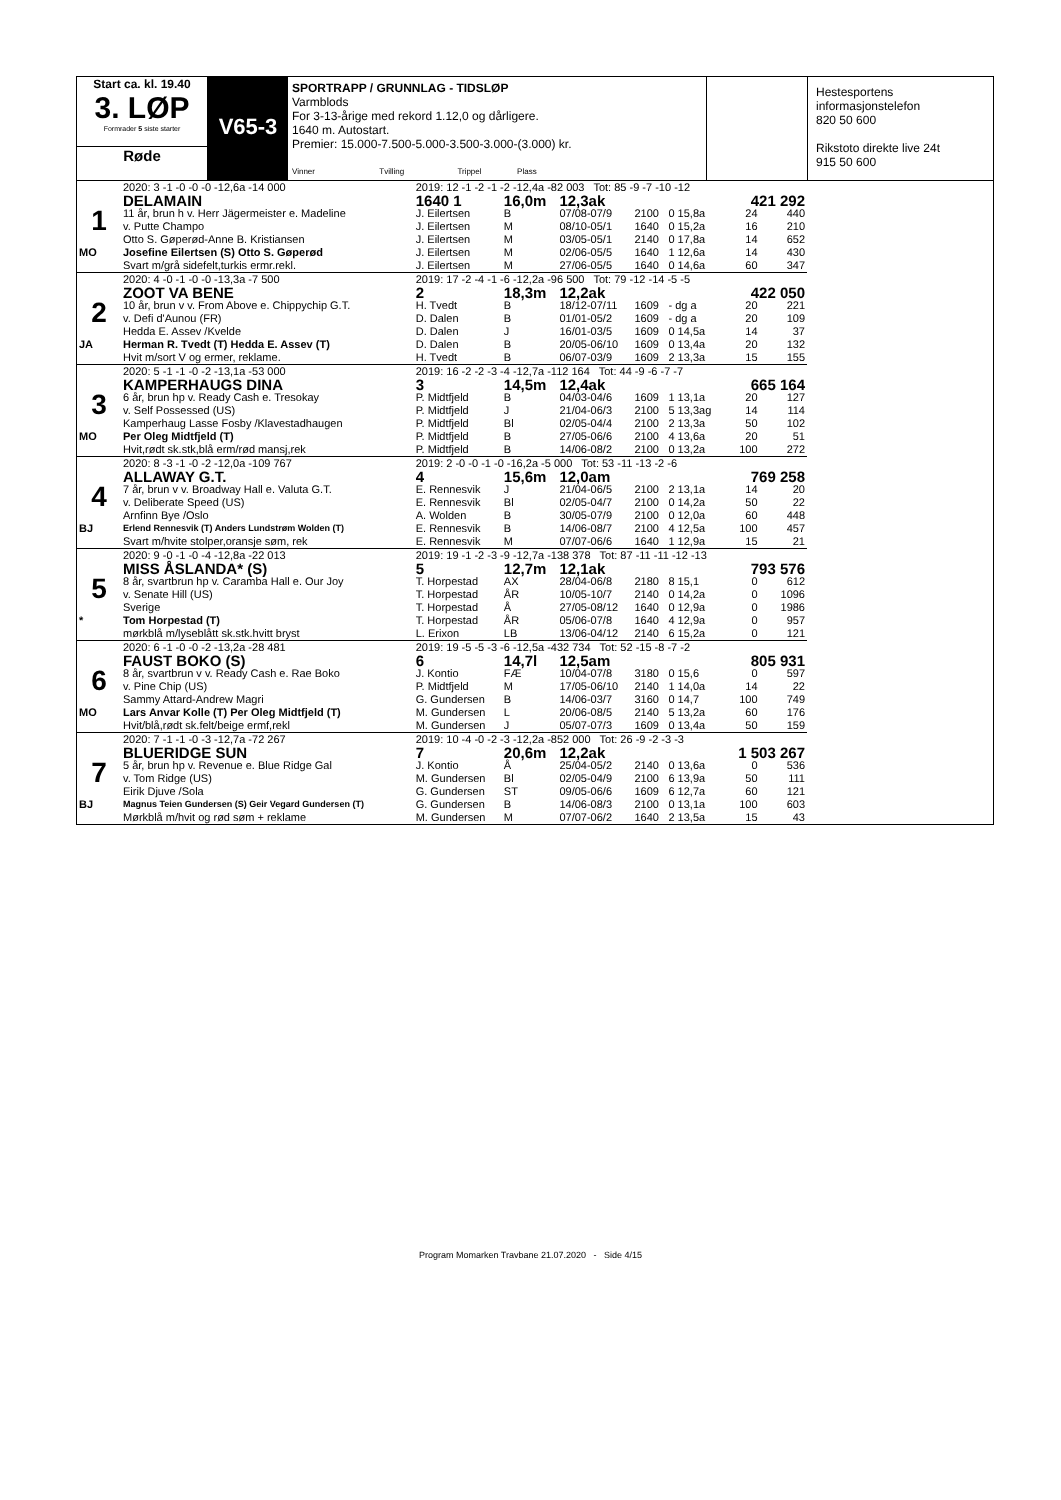Start ca. kl. 19.40
3. LØP
Formrader 5 siste starter
Røde
V65-3
SPORTRAPP / GRUNNLAG - TIDSLØP
Varmblods
For 3-13-årige med rekord 1.12,0 og dårligere.
1640 m. Autostart.
Premier: 15.000-7.500-5.000-3.500-3.000-(3.000) kr.
Vinner Tvilling Trippel Plass
Hestesportens informasjonstelefon
820 50 600
Rikstoto direkte live 24t
915 50 600
| | 2020: 3 -1 -0 -0 -0 -12,6a -14 000 | 2019: 12 -1 -2 -1 -2 -12,4a -82 003 Tot: 85 -9 -7 -10 -12 | | | | | | |
| | DELAMAIN | 1640 1 | 16,0m | 12,3ak | | | 421 292 | |
| 1 | 11 år, brun h v. Herr Jägermeister e. Madeline | J. Eilertsen | B | 07/08-07/9 | 2100 | 0 15,8a | 24 | 440 |
| | v. Putte Champo | J. Eilertsen | M | 08/10-05/1 | 1640 | 0 15,2a | 16 | 210 |
| | Otto S. Gøperød-Anne B. Kristiansen | J. Eilertsen | M | 03/05-05/1 | 2140 | 0 17,8a | 14 | 652 |
| MO | Josefine Eilertsen (S) Otto S. Gøperød | J. Eilertsen | M | 02/06-05/5 | 1640 | 1 12,6a | 14 | 430 |
| | Svart m/grå sidefelt,turkis ermr.rekl. | J. Eilertsen | M | 27/06-05/5 | 1640 | 0 14,6a | 60 | 347 |
| | 2020: 4 -0 -1 -0 -0 -13,3a -7 500 | 2019: 17 -2 -4 -1 -6 -12,2a -96 500 Tot: 79 -12 -14 -5 -5 | | | | | | |
| | ZOOT VA BENE | 2 | 18,3m | 12,2ak | | | 422 050 | |
| 2 | 10 år, brun v v. From Above e. Chippychip G.T. | H. Tvedt | B | 18/12-07/11 | 1609 | - dg a | 20 | 221 |
| | v. Defi d'Aunou (FR) | D. Dalen | B | 01/01-05/2 | 1609 | - dg a | 20 | 109 |
| | Hedda E. Assev /Kvelde | D. Dalen | J | 16/01-03/5 | 1609 | 0 14,5a | 14 | 37 |
| JA | Herman R. Tvedt (T) Hedda E. Assev (T) | D. Dalen | B | 20/05-06/10 | 1609 | 0 13,4a | 20 | 132 |
| | Hvit m/sort V og ermer, reklame. | H. Tvedt | B | 06/07-03/9 | 1609 | 2 13,3a | 15 | 155 |
| | 2020: 5 -1 -1 -0 -2 -13,1a -53 000 | 2019: 16 -2 -2 -3 -4 -12,7a -112 164 Tot: 44 -9 -6 -7 -7 | | | | | | |
| | KAMPERHAUGS DINA | 3 | 14,5m | 12,4ak | | | 665 164 | |
| 3 | 6 år, brun hp v. Ready Cash e. Tresokay | P. Midtfjeld | B | 04/03-04/6 | 1609 | 1 13,1a | 20 | 127 |
| | v. Self Possessed (US) | P. Midtfjeld | J | 21/04-06/3 | 2100 | 5 13,3ag | 14 | 114 |
| | Kamperhaug Lasse Fosby /Klavestadhaugen | P. Midtfjeld | Bl | 02/05-04/4 | 2100 | 2 13,3a | 50 | 102 |
| MO | Per Oleg Midtfjeld (T) | P. Midtfjeld | B | 27/05-06/6 | 2100 | 4 13,6a | 20 | 51 |
| | Hvit,rødt sk.stk,blå erm/rød mansj,rek | P. Midtfjeld | B | 14/06-08/2 | 2100 | 0 13,2a | 100 | 272 |
| | 2020: 8 -3 -1 -0 -2 -12,0a -109 767 | 2019: 2 -0 -0 -1 -0 -16,2a -5 000 Tot: 53 -11 -13 -2 -6 | | | | | | |
| | ALLAWAY G.T. | 4 | 15,6m | 12,0am | | | 769 258 | |
| 4 | 7 år, brun v v. Broadway Hall e. Valuta G.T. | E. Rennesvik | J | 21/04-06/5 | 2100 | 2 13,1a | 14 | 20 |
| | v. Deliberate Speed (US) | E. Rennesvik | Bl | 02/05-04/7 | 2100 | 0 14,2a | 50 | 22 |
| | Arnfinn Bye /Oslo | A. Wolden | B | 30/05-07/9 | 2100 | 0 12,0a | 60 | 448 |
| BJ | Erlend Rennesvik (T) Anders Lundstrøm Wolden (T) | E. Rennesvik | B | 14/06-08/7 | 2100 | 4 12,5a | 100 | 457 |
| | Svart m/hvite stolper,oransje søm, rek | E. Rennesvik | M | 07/07-06/6 | 1640 | 1 12,9a | 15 | 21 |
| | 2020: 9 -0 -1 -0 -4 -12,8a -22 013 | 2019: 19 -1 -2 -3 -9 -12,7a -138 378 Tot: 87 -11 -11 -12 -13 | | | | | | |
| | MISS ÅSLANDA* (S) | 5 | 12,7m | 12,1ak | | | 793 576 | |
| 5 | 8 år, svartbrun hp v. Caramba Hall e. Our Joy | T. Horpestad | AX | 28/04-06/8 | 2180 | 8 15,1 | 0 | 612 |
| | v. Senate Hill (US) | T. Horpestad | ÅR | 10/05-10/7 | 2140 | 0 14,2a | 0 | 1096 |
| | Sverige | T. Horpestad | Å | 27/05-08/12 | 1640 | 0 12,9a | 0 | 1986 |
| * | Tom Horpestad (T) | T. Horpestad | ÅR | 05/06-07/8 | 1640 | 4 12,9a | 0 | 957 |
| | mørkblå m/lyseblått sk.stk.hvitt bryst | L. Erixon | LB | 13/06-04/12 | 2140 | 6 15,2a | 0 | 121 |
| | 2020: 6 -1 -0 -0 -2 -13,2a -28 481 | 2019: 19 -5 -5 -3 -6 -12,5a -432 734 Tot: 52 -15 -8 -7 -2 | | | | | | |
| | FAUST BOKO (S) | 6 | 14,7l | 12,5am | | | 805 931 | |
| 6 | 8 år, svartbrun v v. Ready Cash e. Rae Boko | J. Kontio | FÆ | 10/04-07/8 | 3180 | 0 15,6 | 0 | 597 |
| | v. Pine Chip (US) | P. Midtfjeld | M | 17/05-06/10 | 2140 | 1 14,0a | 14 | 22 |
| | Sammy Attard-Andrew Magri | G. Gundersen | B | 14/06-03/7 | 3160 | 0 14,7 | 100 | 749 |
| MO | Lars Anvar Kolle (T) Per Oleg Midtfjeld (T) | M. Gundersen | L | 20/06-08/5 | 2140 | 5 13,2a | 60 | 176 |
| | Hvit/blå,rødt sk.felt/beige ermf,rekl | M. Gundersen | J | 05/07-07/3 | 1609 | 0 13,4a | 50 | 159 |
| | 2020: 7 -1 -1 -0 -3 -12,7a -72 267 | 2019: 10 -4 -0 -2 -3 -12,2a -852 000 Tot: 26 -9 -2 -3 -3 | | | | | | |
| | BLUERIDGE SUN | 7 | 20,6m | 12,2ak | | | 1 503 267 | |
| 7 | 5 år, brun hp v. Revenue e. Blue Ridge Gal | J. Kontio | Å | 25/04-05/2 | 2140 | 0 13,6a | 0 | 536 |
| | v. Tom Ridge (US) | M. Gundersen | Bl | 02/05-04/9 | 2100 | 6 13,9a | 50 | 111 |
| | Eirik Djuve /Sola | G. Gundersen | ST | 09/05-06/6 | 1609 | 6 12,7a | 60 | 121 |
| BJ | Magnus Teien Gundersen (S) Geir Vegard Gundersen (T) | G. Gundersen | B | 14/06-08/3 | 2100 | 0 13,1a | 100 | 603 |
| | Mørkblå m/hvit og rød søm + reklame | M. Gundersen | M | 07/07-06/2 | 1640 | 2 13,5a | 15 | 43 |
Program Momarken Travbane 21.07.2020 - Side 4/15